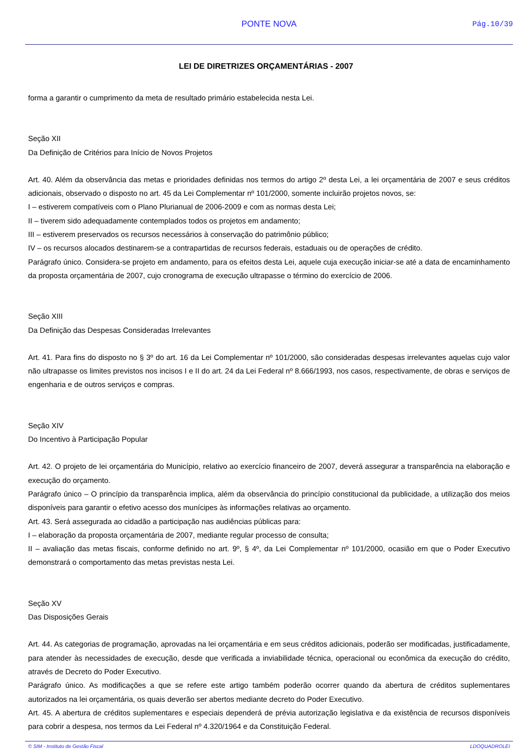PONTE NOVA Pág.10/39
LEI DE DIRETRIZES ORÇAMENTÁRIAS - 2007
forma a garantir o cumprimento da meta de resultado primário estabelecida nesta Lei.
Seção XII
Da Definição de Critérios para Início de Novos Projetos
Art. 40. Além da observância das metas e prioridades definidas nos termos do artigo 2º desta Lei, a lei orçamentária de 2007 e seus créditos adicionais, observado o disposto no art. 45 da Lei Complementar nº 101/2000, somente incluirão projetos novos, se:
I – estiverem compatíveis com o Plano Plurianual de 2006-2009 e com as normas desta Lei;
II – tiverem sido adequadamente contemplados todos os projetos em andamento;
III – estiverem preservados os recursos necessários à conservação do patrimônio público;
IV – os recursos alocados destinarem-se a contrapartidas de recursos federais, estaduais ou de operações de crédito.
Parágrafo único. Considera-se projeto em andamento, para os efeitos desta Lei, aquele cuja execução iniciar-se até a data de encaminhamento da proposta orçamentária de 2007, cujo cronograma de execução ultrapasse o término do exercício de 2006.
Seção XIII
Da Definição das Despesas Consideradas Irrelevantes
Art. 41. Para fins do disposto no § 3º do art. 16 da Lei Complementar nº 101/2000, são consideradas despesas irrelevantes aquelas cujo valor não ultrapasse os limites previstos nos incisos I e II do art. 24 da Lei Federal nº 8.666/1993, nos casos, respectivamente, de obras e serviços de engenharia e de outros serviços e compras.
Seção XIV
Do Incentivo à Participação Popular
Art. 42. O projeto de lei orçamentária do Município, relativo ao exercício financeiro de 2007, deverá assegurar a transparência na elaboração e execução do orçamento.
Parágrafo único – O princípio da transparência implica, além da observância do princípio constitucional da publicidade, a utilização dos meios disponíveis para garantir o efetivo acesso dos munícipes às informações relativas ao orçamento.
Art. 43. Será assegurada ao cidadão a participação nas audiências públicas para:
I – elaboração da proposta orçamentária de 2007, mediante regular processo de consulta;
II – avaliação das metas fiscais, conforme definido no art. 9º, § 4º, da Lei Complementar nº 101/2000, ocasião em que o Poder Executivo demonstrará o comportamento das metas previstas nesta Lei.
Seção XV
Das Disposições Gerais
Art. 44. As categorias de programação, aprovadas na lei orçamentária e em seus créditos adicionais, poderão ser modificadas, justificadamente, para atender às necessidades de execução, desde que verificada a inviabilidade técnica, operacional ou econômica da execução do crédito, através de Decreto do Poder Executivo.
Parágrafo único. As modificações a que se refere este artigo também poderão ocorrer quando da abertura de créditos suplementares autorizados na lei orçamentária, os quais deverão ser abertos mediante decreto do Poder Executivo.
Art. 45. A abertura de créditos suplementares e especiais dependerá de prévia autorização legislativa e da existência de recursos disponíveis para cobrir a despesa, nos termos da Lei Federal nº 4.320/1964 e da Constituição Federal.
© SIM - Instituto de Gestão Fiscal LDOQUADROLEI